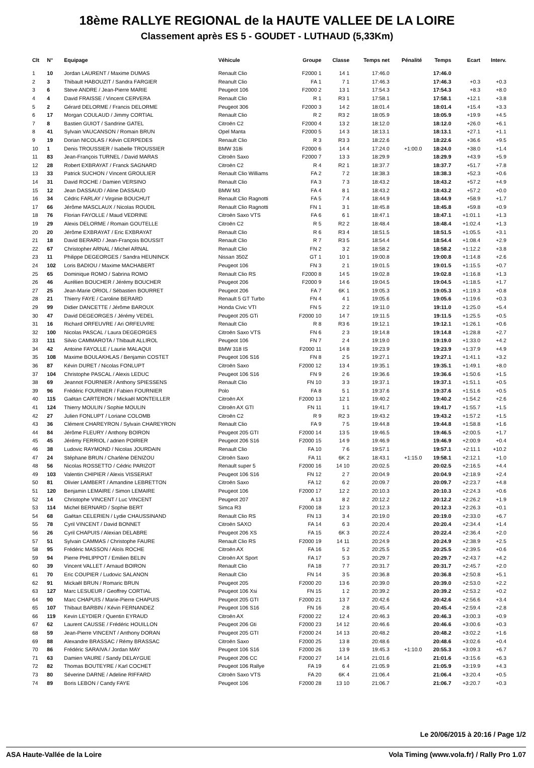18ème RALLYE REGIONAL de la HAUTE VALLEE DE LA LOIRE
Classement après ES 5 - GOUDET - LUTHAUD (5,33Km)
| Clt | N° | Equipage | Véhicule | Groupe | Classe | Temps net | Pénalité | Temps | Ecart | Interv. |
| --- | --- | --- | --- | --- | --- | --- | --- | --- | --- | --- |
| 1 | 10 | Jordan LAURENT / Maxime DUMAS | Renault Clio | F2000 1 | 14 1 | 17:46.0 | | 17:46.0 | | |
| 2 | 3 | Thibault HABOUZIT / Sandra FARGIER | Reanult Clio | FA 1 | 7 1 | 17:46.3 | | 17:46.3 | +0.3 | +0.3 |
| 3 | 6 | Steve ANDRE / Jean-Pierre MARIE | Peugeot 106 | F2000 2 | 13 1 | 17:54.3 | | 17:54.3 | +8.3 | +8.0 |
| 4 | 4 | David FRAISSE / Vincent CERVERA | Renault Clio | R 1 | R3 1 | 17:58.1 | | 17:58.1 | +12.1 | +3.8 |
| 5 | 2 | Gérard DELORME / Francis DELORME | Peugeot 306 | F2000 3 | 14 2 | 18:01.4 | | 18:01.4 | +15.4 | +3.3 |
| 6 | 17 | Morgan COULAUD / Jimmy CORTIAL | Renault Clio | R 2 | R3 2 | 18:05.9 | | 18:05.9 | +19.9 | +4.5 |
| 7 | 8 | Bastien GUIOT / Sandrine GATEL | Citroën C2 | F2000 4 | 13 2 | 18:12.0 | | 18:12.0 | +26.0 | +6.1 |
| 8 | 41 | Sylvain VAUCANSON / Romain BRUN | Opel Manta | F2000 5 | 14 3 | 18:13.1 | | 18:13.1 | +27.1 | +1.1 |
| 9 | 19 | Dorian NICOLAS / Kévin CERPEDES | Renault Clio | R 3 | R3 3 | 18:22.6 | | 18:22.6 | +36.6 | +9.5 |
| 10 | 1 | Denis TROUSSIER / Isabelle TROUSSIER | BMW 318i | F2000 6 | 14 4 | 17:24.0 | +1:00.0 | 18:24.0 | +38.0 | +1.4 |
| 11 | 83 | Jean-François TURNEL / David MARAS | Citroën Saxo | F2000 7 | 13 3 | 18:29.9 | | 18:29.9 | +43.9 | +5.9 |
| 12 | 28 | Robert EXBRAYAT / Franck SAGNARD | Citroën C2 | R 4 | R2 1 | 18:37.7 | | 18:37.7 | +51.7 | +7.8 |
| 13 | 33 | Patrick SUCHON / Vincent GROULIER | Renault Clio Williams | FA 2 | 7 2 | 18:38.3 | | 18:38.3 | +52.3 | +0.6 |
| 14 | 31 | David ROCHE / Damien VERSINO | Renault Clio | FA 3 | 7 3 | 18:43.2 | | 18:43.2 | +57.2 | +4.9 |
| 15 | 12 | Jean DASSAUD / Aline DASSAUD | BMW M3 | FA 4 | 8 1 | 18:43.2 | | 18:43.2 | +57.2 | +0.0 |
| 16 | 34 | Cédric FARLAY / Virginie BOUCHUT | Renault Clio Ragnotti | FA 5 | 7 4 | 18:44.9 | | 18:44.9 | +58.9 | +1.7 |
| 17 | 66 | Jérôme MASCLAUX / Nicolas ROUDIL | Renault Clio Ragnotti | FN 1 | 3 1 | 18:45.8 | | 18:45.8 | +59.8 | +0.9 |
| 18 | 76 | Florian FAYOLLE / Maud VEDRINE | Citroën Saxo VTS | FA 6 | 6 1 | 18:47.1 | | 18:47.1 | +1:01.1 | +1.3 |
| 19 | 29 | Alexis DELORME / Romain GOUTELLE | Citroën C2 | R 5 | R2 2 | 18:48.4 | | 18:48.4 | +1:02.4 | +1.3 |
| 20 | 20 | Jérôme EXBRAYAT / Eric EXBRAYAT | Renault Clio | R 6 | R3 4 | 18:51.5 | | 18:51.5 | +1:05.5 | +3.1 |
| 21 | 18 | David BERARD / Jean-François BOUSSIT | Renault Clio | R 7 | R3 5 | 18:54.4 | | 18:54.4 | +1:08.4 | +2.9 |
| 22 | 67 | Christopher ARNAL / Michel ARNAL | Renault Clio | FN 2 | 3 2 | 18:58.2 | | 18:58.2 | +1:12.2 | +3.8 |
| 23 | 11 | Philippe DEGEORGES / Sandra HEUNINCK | Nissan 350Z | GT 1 | 10 1 | 19:00.8 | | 19:00.8 | +1:14.8 | +2.6 |
| 24 | 102 | Loris BADIOU / Maxime MACHABERT | Peugeot 106 | FN 3 | 2 1 | 19:01.5 | | 19:01.5 | +1:15.5 | +0.7 |
| 25 | 65 | Dominique ROMO / Sabrina ROMO | Renault Clio RS | F2000 8 | 14 5 | 19:02.8 | | 19:02.8 | +1:16.8 | +1.3 |
| 26 | 46 | Aurélien BOUCHER / Jérémy BOUCHER | Peugeot 206 | F2000 9 | 14 6 | 19:04.5 | | 19:04.5 | +1:18.5 | +1.7 |
| 27 | 25 | Jean-Marie ORIOL / Sébastien BOURRET | Peugeot 206 | FA 7 | 6K 1 | 19:05.3 | | 19:05.3 | +1:19.3 | +0.8 |
| 28 | 21 | Thierry FAYE / Caroline BERARD | Renault 5 GT Turbo | FN 4 | 4 1 | 19:05.6 | | 19:05.6 | +1:19.6 | +0.3 |
| 29 | 99 | Didier DANCETTE / Jérôme BAROUX | Honda Civic VTI | FN 5 | 2 2 | 19:11.0 | | 19:11.0 | +1:25.0 | +5.4 |
| 30 | 47 | David DEGEORGES / Jérémy VEDEL | Peugeot 205 GTi | F2000 10 | 14 7 | 19:11.5 | | 19:11.5 | +1:25.5 | +0.5 |
| 31 | 16 | Richard ORFEUVRE / Ari ORFEUVRE | Renault Clio | R 8 | R3 6 | 19:12.1 | | 19:12.1 | +1:26.1 | +0.6 |
| 32 | 100 | Nicolas PASCAL / Laura DEGEORGES | Citroën Saxo VTS | FN 6 | 2 3 | 19:14.8 | | 19:14.8 | +1:28.8 | +2.7 |
| 33 | 111 | Silvio CAMMAROTA / Thibault ALLIROL | Peugeot 106 | FN 7 | 2 4 | 19:19.0 | | 19:19.0 | +1:33.0 | +4.2 |
| 34 | 42 | Antoine FAYOLLE / Laurie MALAQUI | BMW 318 IS | F2000 11 | 14 8 | 19:23.9 | | 19:23.9 | +1:37.9 | +4.9 |
| 35 | 108 | Maxime BOULAKHLAS / Benjamin COSTET | Peugeot 106 S16 | FN 8 | 2 5 | 19:27.1 | | 19:27.1 | +1:41.1 | +3.2 |
| 36 | 87 | Kévin DURET / Nicolas FONLUPT | Citroën Saxo | F2000 12 | 13 4 | 19:35.1 | | 19:35.1 | +1:49.1 | +8.0 |
| 37 | 104 | Christophe PASCAL / Alexis LEDUC | Peugeot 106 S16 | FN 9 | 2 6 | 19:36.6 | | 19:36.6 | +1:50.6 | +1.5 |
| 38 | 69 | Jeannot FOURNIER / Anthony SPIESSENS | Renault Clio | FN 10 | 3 3 | 19:37.1 | | 19:37.1 | +1:51.1 | +0.5 |
| 39 | 96 | Frédéric FOURNIER / Fabien FOURNIER | Polo | FA 8 | 5 1 | 19:37.6 | | 19:37.6 | +1:51.6 | +0.5 |
| 40 | 115 | Gaëtan CARTERON / Mickaël MONTEILLER | Citroën AX | F2000 13 | 12 1 | 19:40.2 | | 19:40.2 | +1:54.2 | +2.6 |
| 41 | 124 | Thierry MOULIN / Sophie MOULIN | Citroën AX GTI | FN 11 | 1 1 | 19:41.7 | | 19:41.7 | +1:55.7 | +1.5 |
| 42 | 27 | Julien FONLUPT / Loriane COLOMB | Citroën C2 | R 9 | R2 3 | 19:43.2 | | 19:43.2 | +1:57.2 | +1.5 |
| 43 | 36 | Clément CHAREYRON / Sylvain CHAREYRON | Renault Clio | FA 9 | 7 5 | 19:44.8 | | 19:44.8 | +1:58.8 | +1.6 |
| 44 | 84 | Jérôme FLEURY / Anthony BOIRON | Peugeot 205 GTI | F2000 14 | 13 5 | 19:46.5 | | 19:46.5 | +2:00.5 | +1.7 |
| 45 | 45 | Jérémy FERRIOL / adrien POIRIER | Peugeot 206 S16 | F2000 15 | 14 9 | 19:46.9 | | 19:46.9 | +2:00.9 | +0.4 |
| 46 | 38 | Ludovic RAYMOND / Nicolas JOURDAIN | Renault Clio | FA 10 | 7 6 | 19:57.1 | | 19:57.1 | +2:11.1 | +10.2 |
| 47 | 24 | Stéphane BRUN / Charlène DENIZOU | Citroën Saxo | FA 11 | 6K 2 | 18:43.1 | +1:15.0 | 19:58.1 | +2:12.1 | +1.0 |
| 48 | 56 | Nicolas ROSSETTO / Cédric PARIZOT | Renault super 5 | F2000 16 | 14 10 | 20:02.5 | | 20:02.5 | +2:16.5 | +4.4 |
| 49 | 103 | Valentin CHIPIER / Alexis VISSERIAT | Peugeot 106 S16 | FN 12 | 2 7 | 20:04.9 | | 20:04.9 | +2:18.9 | +2.4 |
| 50 | 81 | Olivier LAMBERT / Amandine LEBRETTON | Citroën Saxo | FA 12 | 6 2 | 20:09.7 | | 20:09.7 | +2:23.7 | +4.8 |
| 51 | 120 | Benjamin LEMAIRE / Simon LEMAIRE | Peugeot 106 | F2000 17 | 12 2 | 20:10.3 | | 20:10.3 | +2:24.3 | +0.6 |
| 52 | 14 | Christophe VINCENT / Luc VINCENT | Peugeot 207 | A 13 | 8 2 | 20:12.2 | | 20:12.2 | +2:26.2 | +1.9 |
| 53 | 114 | Michel BERNARD / Sophie BERT | Simca R3 | F2000 18 | 12 3 | 20:12.3 | | 20:12.3 | +2:26.3 | +0.1 |
| 54 | 68 | Gaëtan CELERIEN / Lydie CHAUSSINAND | Renault Clio RS | FN 13 | 3 4 | 20:19.0 | | 20:19.0 | +2:33.0 | +6.7 |
| 55 | 78 | Cyril VINCENT / David BONNET | Citroën SAXO | FA 14 | 6 3 | 20:20.4 | | 20:20.4 | +2:34.4 | +1.4 |
| 56 | 26 | Cyril CHAPUIS / Alexian DELABRE | Peugeot 206 XS | FA 15 | 6K 3 | 20:22.4 | | 20:22.4 | +2:36.4 | +2.0 |
| 57 | 51 | Sylvain CAMMAS / Christophe FAURE | Renault Clio RS | F2000 19 | 14 11 | 20:24.9 | | 20:24.9 | +2:38.9 | +2.5 |
| 58 | 95 | Frédéric MASSON / Aloïs ROCHE | Citroën AX | FA 16 | 5 2 | 20:25.5 | | 20:25.5 | +2:39.5 | +0.6 |
| 59 | 94 | Pierre PHILIPPOT / Emilien BELIN | Citroën AX Sport | FA 17 | 5 3 | 20:29.7 | | 20:29.7 | +2:43.7 | +4.2 |
| 60 | 39 | Vincent VALLET / Arnaud BOIRON | Renault Clio | FA 18 | 7 7 | 20:31.7 | | 20:31.7 | +2:45.7 | +2.0 |
| 61 | 70 | Eric COUPIER / Ludovic SALANON | Renault Clio | FN 14 | 3 5 | 20:36.8 | | 20:36.8 | +2:50.8 | +5.1 |
| 62 | 91 | Mickaël BRUN / Romaric BRUN | Peugeot 205 | F2000 20 | 13 6 | 20:39.0 | | 20:39.0 | +2:53.0 | +2.2 |
| 63 | 127 | Marc LESUEUR / Geoffrey CORTIAL | Peugeot 106 Xsi | FN 15 | 1 2 | 20:39.2 | | 20:39.2 | +2:53.2 | +0.2 |
| 64 | 90 | Marc CHAPUIS / Marie-Pierre CHAPUIS | Peugeot 205 GTI | F2000 21 | 13 7 | 20:42.6 | | 20:42.6 | +2:56.6 | +3.4 |
| 65 | 107 | Thibaut BARBIN / Kévin FERNANDEZ | Peugeot 106 S16 | FN 16 | 2 8 | 20:45.4 | | 20:45.4 | +2:59.4 | +2.8 |
| 66 | 119 | Kevin LEYDIER / Quentin EYRAUD | Citroën AX | F2000 22 | 12 4 | 20:46.3 | | 20:46.3 | +3:00.3 | +0.9 |
| 67 | 62 | Laurent CAUSSE / Frédéric HOUILLON | Peugeot 206 Gti | F2000 23 | 14 12 | 20:46.6 | | 20:46.6 | +3:00.6 | +0.3 |
| 68 | 59 | Jean-Pierre VINCENT / Anthony DORAN | Peugeot 205 GTI | F2000 24 | 14 13 | 20:48.2 | | 20:48.2 | +3:02.2 | +1.6 |
| 69 | 88 | Alexandre BRASSAC / Rémy BRASSAC | Citroën Saxo | F2000 25 | 13 8 | 20:48.6 | | 20:48.6 | +3:02.6 | +0.4 |
| 70 | 86 | Frédéric SARAIVA / Jordan MAY | Peugeot 106 S16 | F2000 26 | 13 9 | 19:45.3 | +1:10.0 | 20:55.3 | +3:09.3 | +6.7 |
| 71 | 63 | Damien VAURE / Sandy DELAYGUE | Peugeot 206 CC | F2000 27 | 14 14 | 21:01.6 | | 21:01.6 | +3:15.6 | +6.3 |
| 72 | 82 | Thomas BOUTEYRE / Karl COCHET | Peugeot 106 Rallye | FA 19 | 6 4 | 21:05.9 | | 21:05.9 | +3:19.9 | +4.3 |
| 73 | 80 | Séverine DARNE / Adeline RIFFARD | Citroën Saxo VTS | FA 20 | 6K 4 | 21:06.4 | | 21:06.4 | +3:20.4 | +0.5 |
| 74 | 89 | Boris LEBON / Candy FAYE | Peugeot 106 | F2000 28 | 13 10 | 21:06.7 | | 21:06.7 | +3:20.7 | +0.3 |
Le 20/06/2015 à 20:16 / Page 1/2
ASA Haute-Vallée de la Loire Vola Timing (www.vola.fr) / Rally Pro 1.07